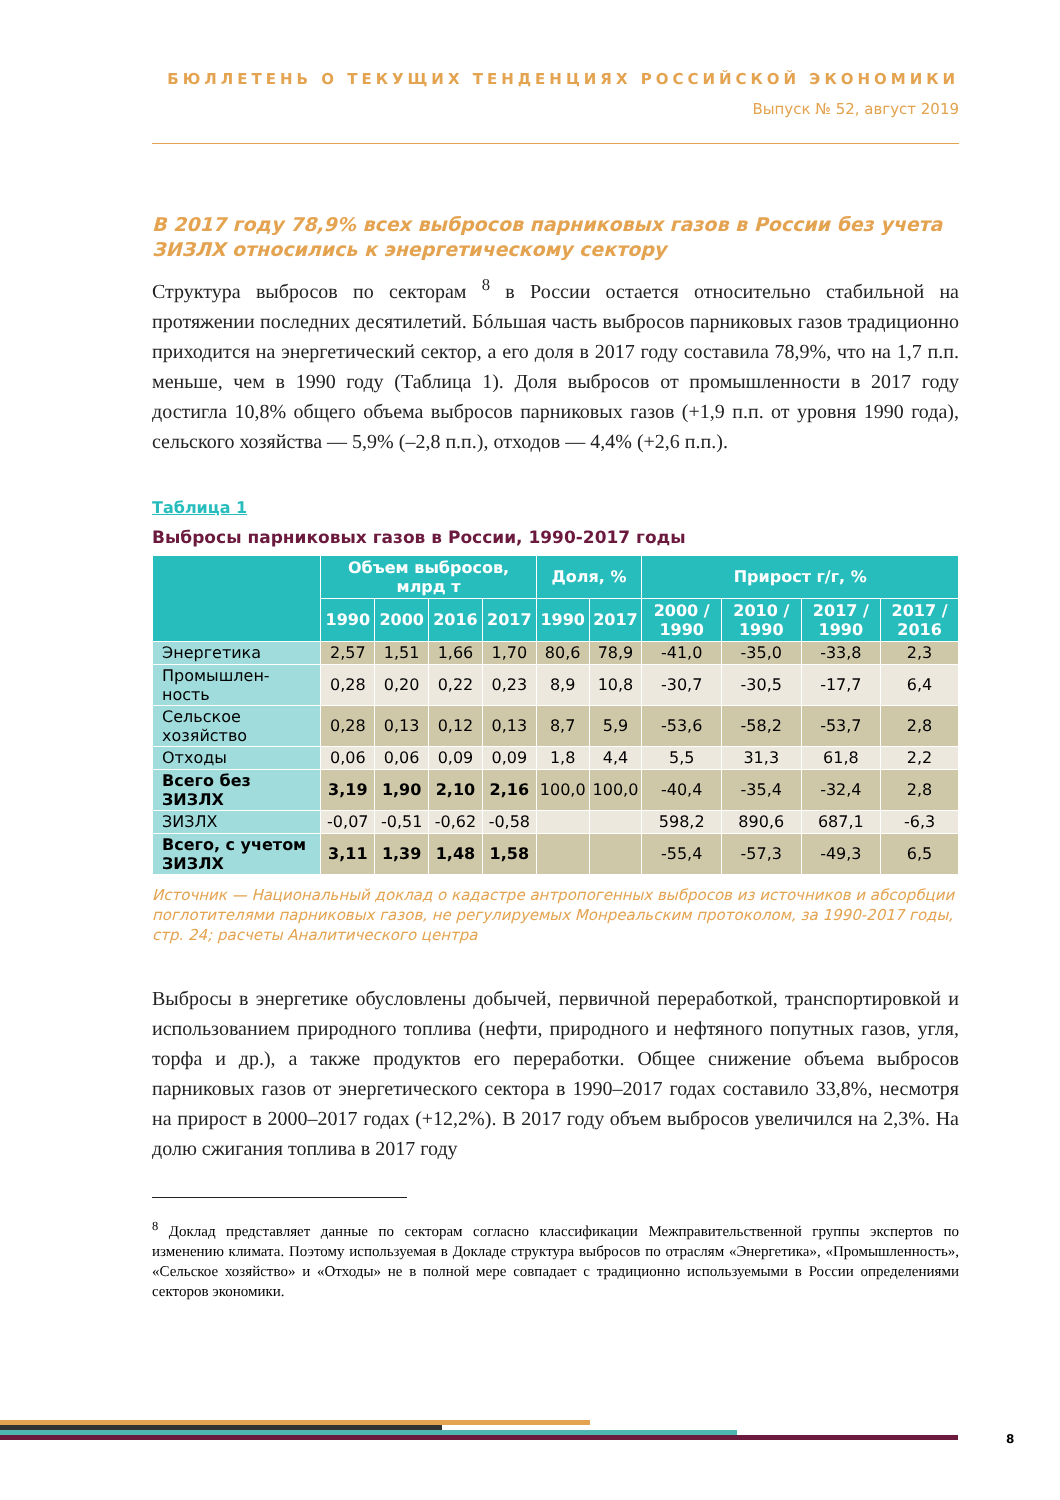БЮЛЛЕТЕНЬ О ТЕКУЩИХ ТЕНДЕНЦИЯХ РОССИЙСКОЙ ЭКОНОМИКИ
Выпуск № 52, август 2019
В 2017 году 78,9% всех выбросов парниковых газов в России без учета ЗИЗЛХ относились к энергетическому сектору
Структура выбросов по секторам <sup>8</sup> в России остается относительно стабильной на протяжении последних десятилетий. Бóльшая часть выбросов парниковых газов традиционно приходится на энергетический сектор, а его доля в 2017 году составила 78,9%, что на 1,7 п.п. меньше, чем в 1990 году (Таблица 1). Доля выбросов от промышленности в 2017 году достигла 10,8% общего объема выбросов парниковых газов (+1,9 п.п. от уровня 1990 года), сельского хозяйства — 5,9% (–2,8 п.п.), отходов — 4,4% (+2,6 п.п.).
Таблица 1
Выбросы парниковых газов в России, 1990-2017 годы
| | Объем выбросов, млрд т | | | | Доля, % | | Прирост г/г, % | | | |
| --- | --- | --- | --- | --- | --- | --- | --- | --- | --- | --- |
| | 1990 | 2000 | 2016 | 2017 | 1990 | 2017 | 2000 / 1990 | 2010 / 1990 | 2017 / 1990 | 2017 / 2016 |
| Энергетика | 2,57 | 1,51 | 1,66 | 1,70 | 80,6 | 78,9 | -41,0 | -35,0 | -33,8 | 2,3 |
| Промышлен-ность | 0,28 | 0,20 | 0,22 | 0,23 | 8,9 | 10,8 | -30,7 | -30,5 | -17,7 | 6,4 |
| Сельское хозяйство | 0,28 | 0,13 | 0,12 | 0,13 | 8,7 | 5,9 | -53,6 | -58,2 | -53,7 | 2,8 |
| Отходы | 0,06 | 0,06 | 0,09 | 0,09 | 1,8 | 4,4 | 5,5 | 31,3 | 61,8 | 2,2 |
| Всего без ЗИЗЛХ | 3,19 | 1,90 | 2,10 | 2,16 | 100,0 | 100,0 | -40,4 | -35,4 | -32,4 | 2,8 |
| ЗИЗЛХ | -0,07 | -0,51 | -0,62 | -0,58 | | | 598,2 | 890,6 | 687,1 | -6,3 |
| Всего, с учетом ЗИЗЛХ | 3,11 | 1,39 | 1,48 | 1,58 | | | -55,4 | -57,3 | -49,3 | 6,5 |
Источник — Национальный доклад о кадастре антропогенных выбросов из источников и абсорбции поглотителями парниковых газов, не регулируемых Монреальским протоколом, за 1990-2017 годы, стр. 24; расчеты Аналитического центра
Выбросы в энергетике обусловлены добычей, первичной переработкой, транспортировкой и использованием природного топлива (нефти, природного и нефтяного попутных газов, угля, торфа и др.), а также продуктов его переработки. Общее снижение объема выбросов парниковых газов от энергетического сектора в 1990–2017 годах составило 33,8%, несмотря на прирост в 2000–2017 годах (+12,2%). В 2017 году объем выбросов увеличился на 2,3%. На долю сжигания топлива в 2017 году
<sup>8</sup> Доклад представляет данные по секторам согласно классификации Межправительственной группы экспертов по изменению климата. Поэтому используемая в Докладе структура выбросов по отраслям «Энергетика», «Промышленность», «Сельское хозяйство» и «Отходы» не в полной мере совпадает с традиционно используемыми в России определениями секторов экономики.
8